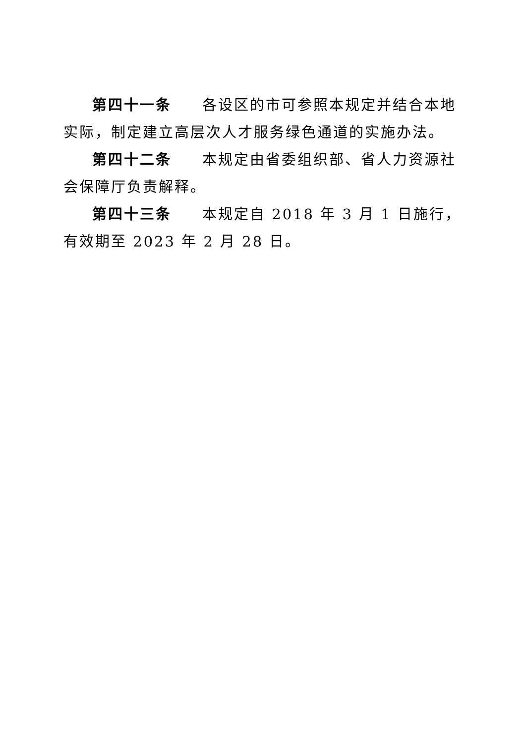第四十一条 各设区的市可参照本规定并结合本地实际，制定建立高层次人才服务绿色通道的实施办法。
第四十二条 本规定由省委组织部、省人力资源社会保障厅负责解释。
第四十三条 本规定自 2018 年 3 月 1 日施行，有效期至 2023 年 2 月 28 日。